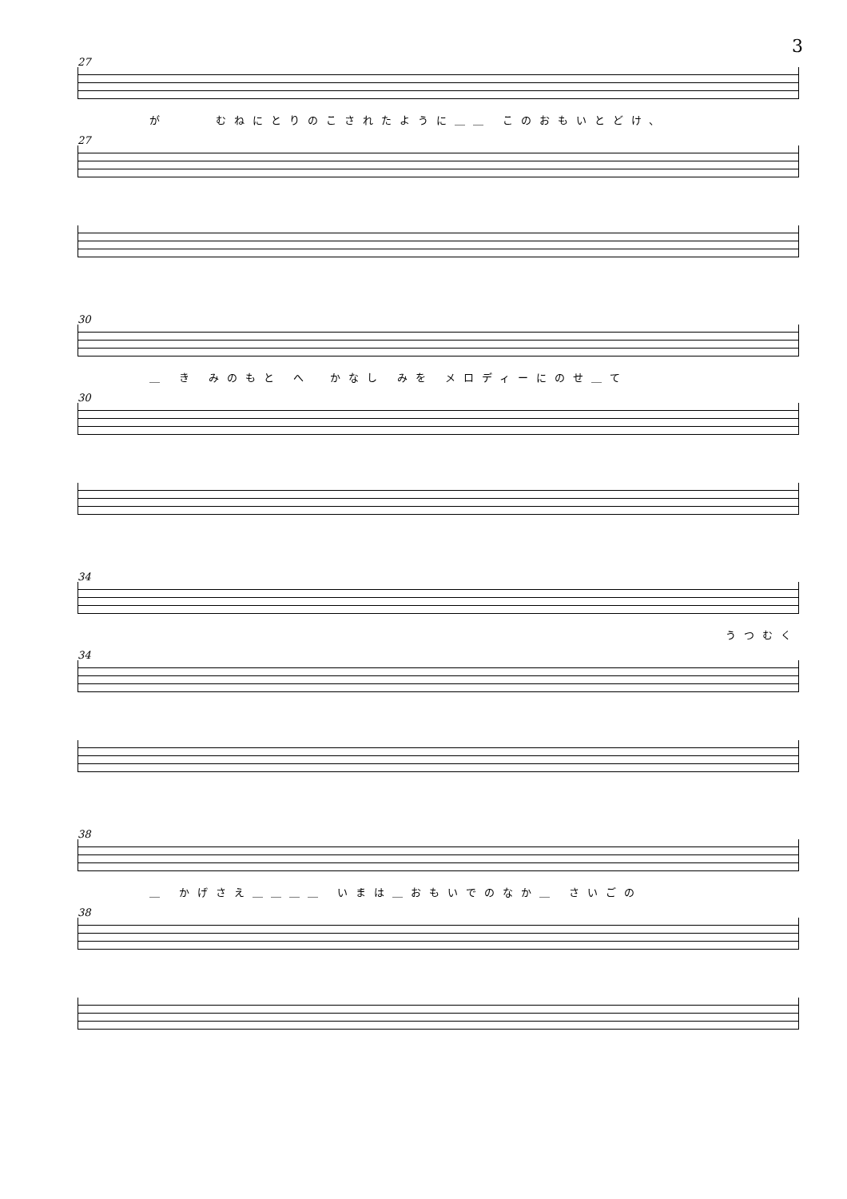3
27
が　　 むねにとりのこされたように＿＿ このおもいとどけ、
27
30
＿ き みのもと へ　かなし みを メロディーにのせ＿て
30
34
うつむく
34
38
＿ かげさえ＿＿＿＿ いまは＿おもいでのなか＿ さいごの
38